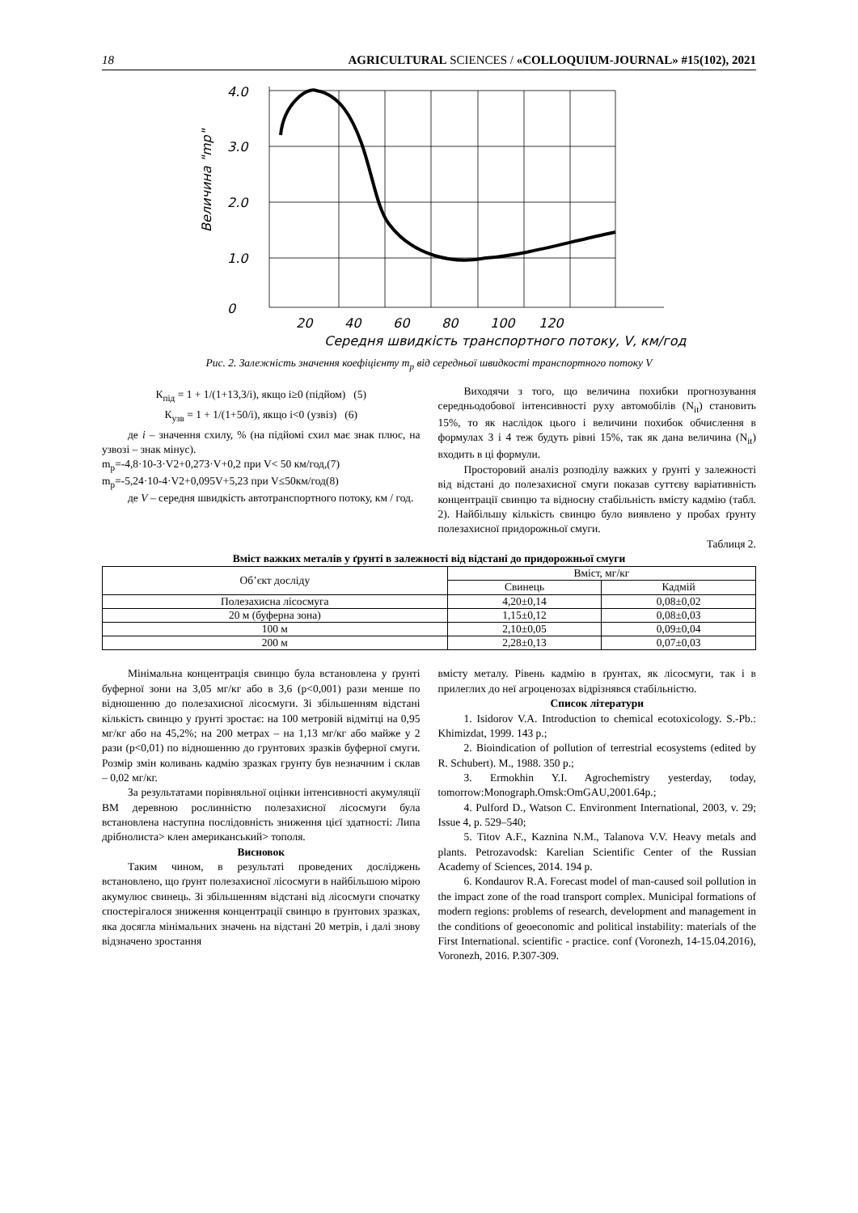18 AGRICULTURAL SCIENCES / «COLLOQUIUM-JOURNAL» #15(102), 2021
4.0
3.0
2.0
1.0
0
20
40
60
80
100
120
Середня швидкість транспортного потоку, V, км/год
Величина "mр"
Рис. 2. Залежність значення коефіцієнту m<sub>р</sub> від середньої швидкості транспортного потоку V
К<sub>під</sub> = 1 + 1/(1+13,3/i), якщо i≥0 (підйом) (5)
К<sub>узв</sub> = 1 + 1/(1+50/i), якщо i<0 (узвіз) (6)
де i – значення схилу, % (на підйомі схил має знак плюс, на узвозі – знак мінус).
m<sub>р</sub>=-4,8·10-3·V2+0,273·V+0,2 при V< 50 км/год,(7)
m<sub>р</sub>=-5,24·10-4·V2+0,095V+5,23 при V≤50км/год(8)
де V – середня швидкість автотранспортного потоку, км / год.
Виходячи з того, що величина похибки прогнозування середньодобової інтенсивності руху автомобілів (N<sub>it</sub>) становить 15%, то як наслідок цього і величини похибок обчислення в формулах 3 і 4 теж будуть рівні 15%, так як дана величина (N<sub>it</sub>) входить в ці формули.
Просторовий аналіз розподілу важких у ґрунті у залежності від відстані до полезахисної смуги показав суттєву варіативність концентрації свинцю та відносну стабільність вмісту кадмію (табл. 2). Найбільшу кількість свинцю було виявлено у пробах ґрунту полезахисної придорожньої смуги.
Таблиця 2.
Вміст важких металів у ґрунті в залежності від відстані до придорожньої смуги
| Об’єкт досліду | Вміст, мг/кг | |
| --- | --- | --- |
| | Свинець | Кадмій |
| Полезахисна лісосмуга | 4,20±0,14 | 0,08±0,02 |
| 20 м (буферна зона) | 1,15±0,12 | 0,08±0,03 |
| 100 м | 2,10±0,05 | 0,09±0,04 |
| 200 м | 2,28±0,13 | 0,07±0,03 |
Мінімальна концентрація свинцю була встановлена у ґрунті буферної зони на 3,05 мг/кг або в 3,6 (p<0,001) рази менше по відношенню до полезахисної лісосмуги. Зі збільшенням відстані кількість свинцю у ґрунті зростає: на 100 метровій відмітці на 0,95 мг/кг або на 45,2%; на 200 метрах – на 1,13 мг/кг або майже у 2 рази (p<0,01) по відношенню до грунтових зразків буферної смуги. Розмір змін коливань кадмію зразках грунту був незначним і склав – 0,02 мг/кг.
За результатами порівняльної оцінки інтенсивності акумуляції ВМ деревною рослинністю полезахисної лісосмуги була встановлена наступна послідовність зниження цієї здатності: Липа дрібнолиста> клен американський> тополя.
Висновок
Таким чином, в результаті проведених досліджень встановлено, що ґрунт полезахисної лісосмуги в найбільшою мірою акумулює свинець. Зі збільшенням відстані від лісосмуги спочатку спостерігалося зниження концентрації свинцю в ґрунтових зразках, яка досягла мінімальних значень на відстані 20 метрів, і далі знову відзначено зростання
вмісту металу. Рівень кадмію в ґрунтах, як лісосмуги, так і в прилеглих до неї агроценозах відрізнявся стабільністю.
Список літератури
1. Isidorov V.A. Introduction to chemical ecotoxicology. S.-Pb.: Khimizdat, 1999. 143 p.;
2. Bioindication of pollution of terrestrial ecosystems (edited by R. Schubert). M., 1988. 350 p.;
3. Ermokhin Y.I. Agrochemistry yesterday, today, tomorrow:Monograph.Omsk:OmGAU,2001.64p.;
4. Pulford D., Watson C. Environment International, 2003, v. 29; Issue 4, p. 529–540;
5. Titov A.F., Kaznina N.M., Talanova V.V. Heavy metals and plants. Petrozavodsk: Karelian Scientific Center of the Russian Academy of Sciences, 2014. 194 p.
6. Kondaurov R.A. Forecast model of man-caused soil pollution in the impact zone of the road transport complex. Municipal formations of modern regions: problems of research, development and management in the conditions of geoeconomic and political instability: materials of the First International. scientific - practice. conf (Voronezh, 14-15.04.2016), Voronezh, 2016. P.307-309.